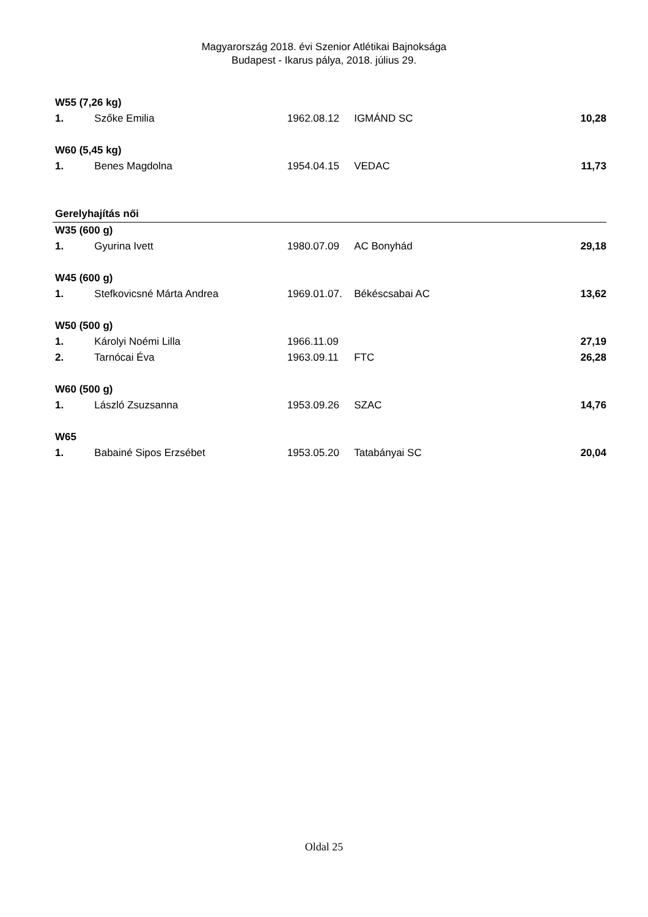Magyarország 2018. évi Szenior Atlétikai Bajnoksága
Budapest - Ikarus pálya, 2018. július 29.
| W55 (7,26 kg) | | | | |
| 1. | Szőke Emilia | 1962.08.12 | IGMÁND SC | 10,28 |
| W60 (5,45 kg) | | | | |
| 1. | Benes Magdolna | 1954.04.15 | VEDAC | 11,73 |
| Gerelyhajítás női | | | | |
| W35 (600 g) | | | | |
| 1. | Gyurina Ivett | 1980.07.09 | AC Bonyhád | 29,18 |
| W45 (600 g) | | | | |
| 1. | Stefkovicsné Márta Andrea | 1969.01.07. | Békéscsabai AC | 13,62 |
| W50 (500 g) | | | | |
| 1. | Károlyi Noémi Lilla | 1966.11.09 | | 27,19 |
| 2. | Tarnócai Éva | 1963.09.11 | FTC | 26,28 |
| W60 (500 g) | | | | |
| 1. | László Zsuzsanna | 1953.09.26 | SZAC | 14,76 |
| W65 | | | | |
| 1. | Babainé Sipos Erzsébet | 1953.05.20 | Tatabányai SC | 20,04 |
Oldal 25